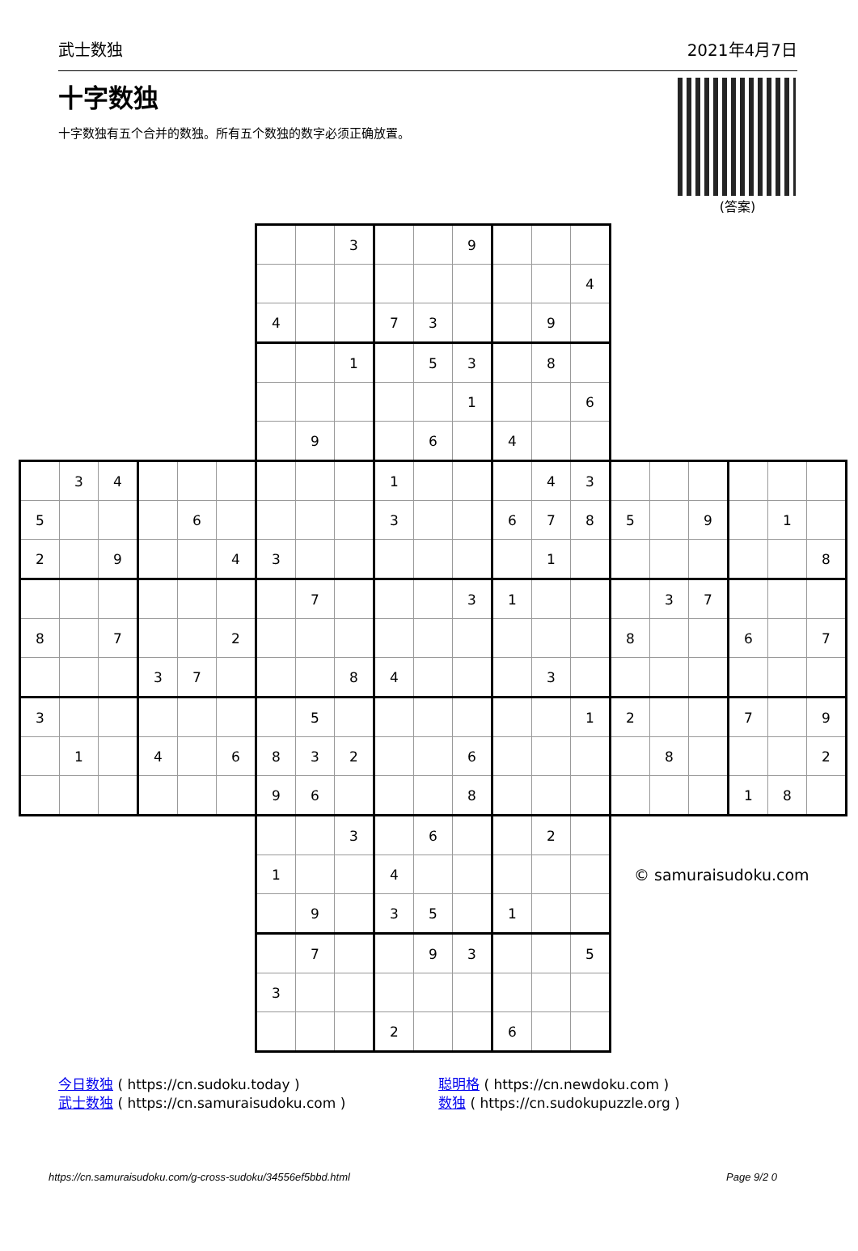武士数独 2021年4月7日
十字数独
十字数独有五个合并的数独。所有五个数独的数字必须正确放置。
(答案)
| | | | | | | | | 3 | | | 9 | | | | | | | | | |
| | | | | | | | | | | | | | | 4 | | | | | | |
| | | | | | | 4 | | | 7 | 3 | | | 9 | | | | | | | |
| | | | | | | | | 1 | | 5 | 3 | | 8 | | | | | | | |
| | | | | | | | | | | | 1 | | | 6 | | | | | | |
| | | | | | | | 9 | | | 6 | | 4 | | | | | | | | |
| | 3 | 4 | | | | | | | 1 | | | | 4 | 3 | | | | | | |
| 5 | | | | 6 | | | | | 3 | | | 6 | 7 | 8 | 5 | | 9 | | 1 | |
| 2 | | 9 | | | 4 | 3 | | | | | | | 1 | | | | | | | 8 |
| | | | | | | | 7 | | | | 3 | 1 | | | | 3 | 7 | | | |
| 8 | | 7 | | | 2 | | | | | | | | | | 8 | | | 6 | | 7 |
| | | | 3 | 7 | | | | 8 | 4 | | | | 3 | | | | | | | |
| 3 | | | | | | | 5 | | | | | | | 1 | 2 | | | 7 | | 9 |
| | 1 | | 4 | | 6 | 8 | 3 | 2 | | | 6 | | | | | 8 | | | | 2 |
| | | | | | | 9 | 6 | | | | 8 | | | | | | | 1 | 8 | |
| | | | | | | | | 3 | | 6 | | | 2 | | | | | | | |
| | | | | | | 1 | | | 4 | | | | | | © samuraisudoku.com | | | | | |
| | | | | | | | 9 | | 3 | 5 | | 1 | | | | | | | | |
| | | | | | | | 7 | | | 9 | 3 | | | 5 | | | | | | |
| | | | | | | 3 | | | | | | | | | | | | | | |
| | | | | | | | | | 2 | | | 6 | | | | | | | | |
今日数独 ( https://cn.sudoku.today )
武士数独 ( https://cn.samuraisudoku.com )
聪明格 ( https://cn.newdoku.com )
数独 ( https://cn.sudokupuzzle.org )
https://cn.samuraisudoku.com/g-cross-sudoku/34556ef5bbd.html Page 9/2 0